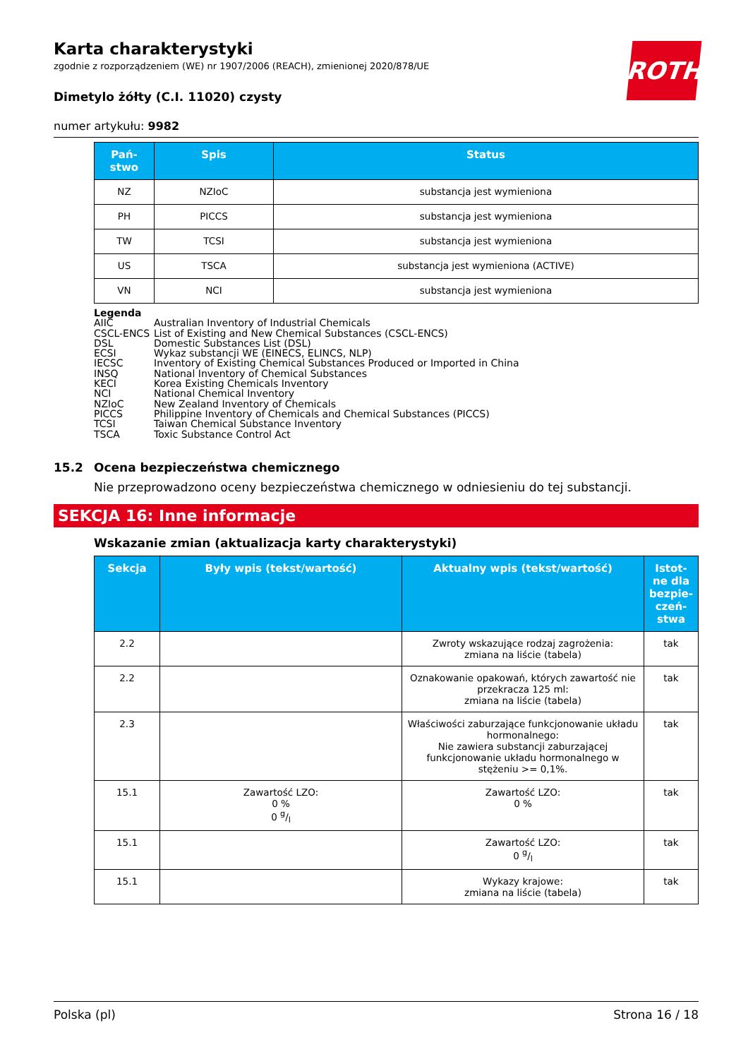ROTH
Karta charakterystyki
zgodnie z rozporządzeniem (WE) nr 1907/2006 (REACH), zmienionej 2020/878/UE
Dimetylo żółty (C.I. 11020) czysty
numer artykułu: 9982
| Pań- stwo | Spis | Status |
| --- | --- | --- |
| NZ | NZIoC | substancja jest wymieniona |
| PH | PICCS | substancja jest wymieniona |
| TW | TCSI | substancja jest wymieniona |
| US | TSCA | substancja jest wymieniona (ACTIVE) |
| VN | NCI | substancja jest wymieniona |
Legenda
AIIC Australian Inventory of Industrial Chemicals
CSCL-ENCS List of Existing and New Chemical Substances (CSCL-ENCS)
DSL Domestic Substances List (DSL)
ECSI Wykaz substancji WE (EINECS, ELINCS, NLP)
IECSC Inventory of Existing Chemical Substances Produced or Imported in China
INSQ National Inventory of Chemical Substances
KECI Korea Existing Chemicals Inventory
NCI National Chemical Inventory
NZIoC New Zealand Inventory of Chemicals
PICCS Philippine Inventory of Chemicals and Chemical Substances (PICCS)
TCSI Taiwan Chemical Substance Inventory
TSCA Toxic Substance Control Act
15.2 Ocena bezpieczeństwa chemicznego
Nie przeprowadzono oceny bezpieczeństwa chemicznego w odniesieniu do tej substancji.
SEKCJA 16: Inne informacje
Wskazanie zmian (aktualizacja karty charakterystyki)
| Sekcja | Były wpis (tekst/wartość) | Aktualny wpis (tekst/wartość) | Istot- ne dla bezpie- czeń- stwa |
| --- | --- | --- | --- |
| 2.2 | | Zwroty wskazujące rodzaj zagrożenia: zmiana na liście (tabela) | tak |
| 2.2 | | Oznakowanie opakowań, których zawartość nie przekracza 125 ml: zmiana na liście (tabela) | tak |
| 2.3 | | Właściwości zaburzające funkcjonowanie układu hormonalnego: Nie zawiera substancji zaburzającej funkcjonowanie układu hormonalnego w stężeniu >= 0,1%. | tak |
| 15.1 | Zawartość LZO: 0 % 0 g/l | Zawartość LZO: 0 % | tak |
| 15.1 | | Zawartość LZO: 0 g/l | tak |
| 15.1 | | Wykazy krajowe: zmiana na liście (tabela) | tak |
Polska (pl) Strona 16 / 18